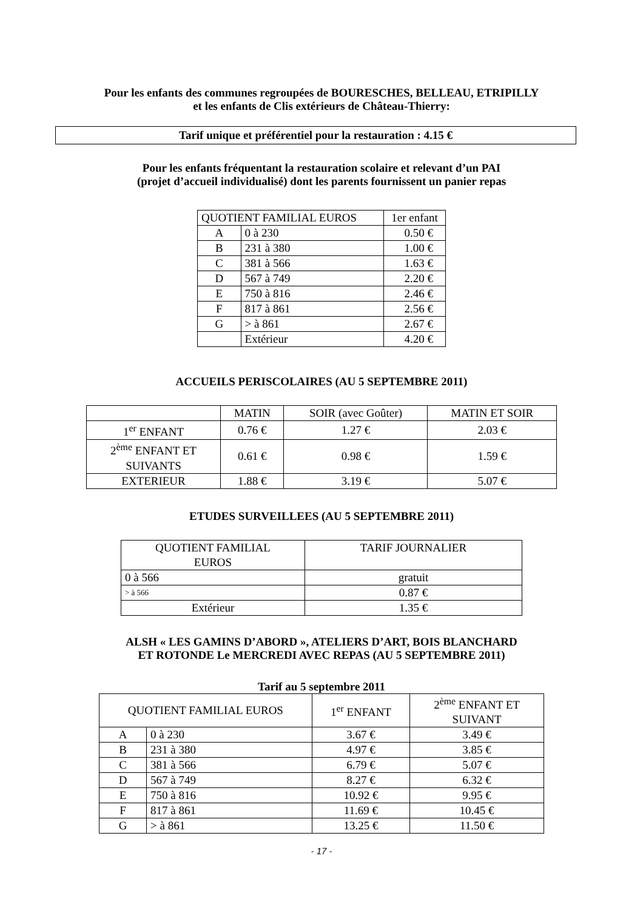Pour les enfants des communes regroupées de BOURESCHES, BELLEAU, ETRIPILLY
et les enfants de Clis extérieurs de Château-Thierry:
Tarif unique et préférentiel pour la restauration : 4.15 €
Pour les enfants fréquentant la restauration scolaire et relevant d’un PAI
(projet d’accueil individualisé) dont les parents fournissent un panier repas
| QUOTIENT FAMILIAL EUROS | | 1er enfant |
| --- | --- | --- |
| A | 0 à 230 | 0.50 € |
| B | 231 à 380 | 1.00 € |
| C | 381 à 566 | 1.63 € |
| D | 567 à 749 | 2.20 € |
| E | 750 à 816 | 2.46 € |
| F | 817 à 861 | 2.56 € |
| G | > à 861 | 2.67 € |
| | Extérieur | 4.20 € |
ACCUEILS PERISCOLAIRES (AU 5 SEPTEMBRE 2011)
| | MATIN | SOIR (avec Goûter) | MATIN ET SOIR |
| --- | --- | --- | --- |
| 1<sup>er</sup> ENFANT | 0.76 € | 1.27 € | 2.03 € |
| 2<sup>ème</sup> ENFANT ET SUIVANTS | 0.61 € | 0.98 € | 1.59 € |
| EXTERIEUR | 1.88 € | 3.19 € | 5.07 € |
ETUDES SURVEILLEES (AU 5 SEPTEMBRE 2011)
| QUOTIENT FAMILIAL EUROS | TARIF JOURNALIER |
| --- | --- |
| 0 à 566 | gratuit |
| > à 566 | 0.87 € |
| Extérieur | 1.35 € |
ALSH « LES GAMINS D’ABORD », ATELIERS D’ART, BOIS BLANCHARD
ET ROTONDE Le MERCREDI AVEC REPAS (AU 5 SEPTEMBRE 2011)
Tarif au 5 septembre 2011
| QUOTIENT FAMILIAL EUROS | | 1<sup>er</sup> ENFANT | 2<sup>ème</sup> ENFANT ET SUIVANT |
| --- | --- | --- | --- |
| A | 0 à 230 | 3.67 € | 3.49 € |
| B | 231 à 380 | 4.97 € | 3.85 € |
| C | 381 à 566 | 6.79 € | 5.07 € |
| D | 567 à 749 | 8.27 € | 6.32 € |
| E | 750 à 816 | 10.92 € | 9.95 € |
| F | 817 à 861 | 11.69 € | 10.45 € |
| G | > à 861 | 13.25 € | 11.50 € |
- 17 -